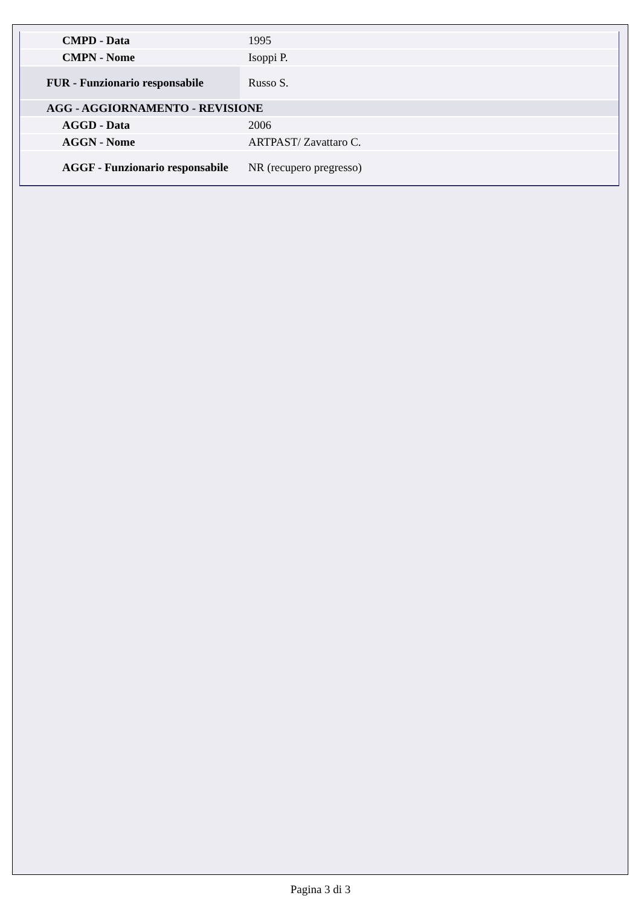| CMPD - Data | 1995 |
| CMPN - Nome | Isoppi P. |
| FUR - Funzionario responsabile | Russo S. |
| AGG - AGGIORNAMENTO - REVISIONE | |
| AGGD - Data | 2006 |
| AGGN - Nome | ARTPAST/ Zavattaro C. |
| AGGF - Funzionario responsabile | NR (recupero pregresso) |
Pagina 3 di 3